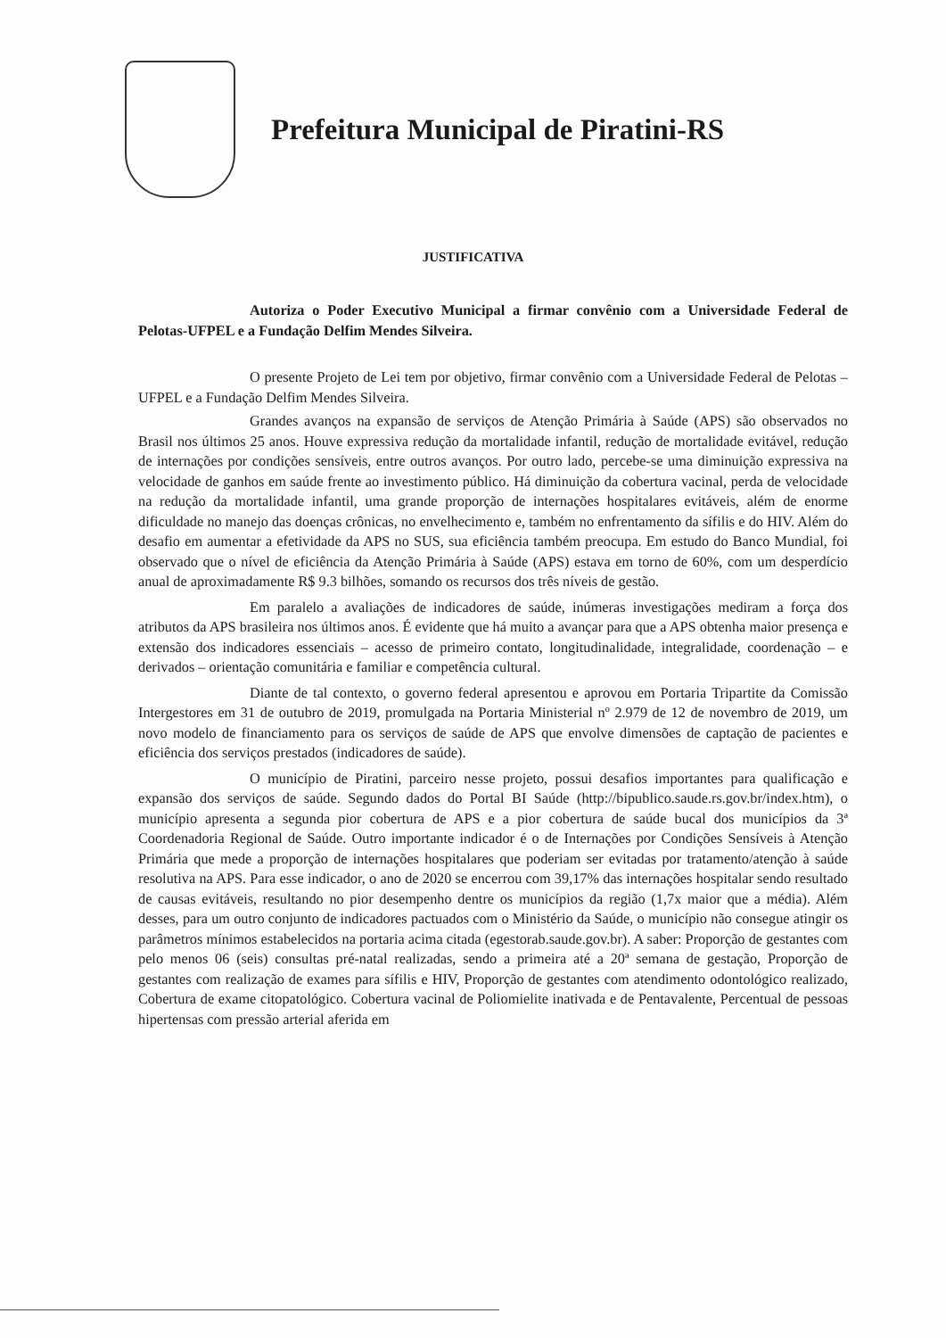Prefeitura Municipal de Piratini-RS
JUSTIFICATIVA
Autoriza o Poder Executivo Municipal a firmar convênio com a Universidade Federal de Pelotas-UFPEL e a Fundação Delfim Mendes Silveira.
O presente Projeto de Lei tem por objetivo, firmar convênio com a Universidade Federal de Pelotas – UFPEL e a Fundação Delfim Mendes Silveira.
Grandes avanços na expansão de serviços de Atenção Primária à Saúde (APS) são observados no Brasil nos últimos 25 anos. Houve expressiva redução da mortalidade infantil, redução de mortalidade evitável, redução de internações por condições sensíveis, entre outros avanços. Por outro lado, percebe-se uma diminuição expressiva na velocidade de ganhos em saúde frente ao investimento público. Há diminuição da cobertura vacinal, perda de velocidade na redução da mortalidade infantil, uma grande proporção de internações hospitalares evitáveis, além de enorme dificuldade no manejo das doenças crônicas, no envelhecimento e, também no enfrentamento da sífilis e do HIV. Além do desafio em aumentar a efetividade da APS no SUS, sua eficiência também preocupa. Em estudo do Banco Mundial, foi observado que o nível de eficiência da Atenção Primária à Saúde (APS) estava em torno de 60%, com um desperdício anual de aproximadamente R$ 9.3 bilhões, somando os recursos dos três níveis de gestão.
Em paralelo a avaliações de indicadores de saúde, inúmeras investigações mediram a força dos atributos da APS brasileira nos últimos anos. É evidente que há muito a avançar para que a APS obtenha maior presença e extensão dos indicadores essenciais – acesso de primeiro contato, longitudinalidade, integralidade, coordenação – e derivados – orientação comunitária e familiar e competência cultural.
Diante de tal contexto, o governo federal apresentou e aprovou em Portaria Tripartite da Comissão Intergestores em 31 de outubro de 2019, promulgada na Portaria Ministerial nº 2.979 de 12 de novembro de 2019, um novo modelo de financiamento para os serviços de saúde de APS que envolve dimensões de captação de pacientes e eficiência dos serviços prestados (indicadores de saúde).
O município de Piratini, parceiro nesse projeto, possui desafios importantes para qualificação e expansão dos serviços de saúde. Segundo dados do Portal BI Saúde (http://bipublico.saude.rs.gov.br/index.htm), o município apresenta a segunda pior cobertura de APS e a pior cobertura de saúde bucal dos municípios da 3ª Coordenadoria Regional de Saúde. Outro importante indicador é o de Internações por Condições Sensíveis à Atenção Primária que mede a proporção de internações hospitalares que poderiam ser evitadas por tratamento/atenção à saúde resolutiva na APS. Para esse indicador, o ano de 2020 se encerrou com 39,17% das internações hospitalar sendo resultado de causas evitáveis, resultando no pior desempenho dentre os municípios da região (1,7x maior que a média). Além desses, para um outro conjunto de indicadores pactuados com o Ministério da Saúde, o município não consegue atingir os parâmetros mínimos estabelecidos na portaria acima citada (egestorab.saude.gov.br). A saber: Proporção de gestantes com pelo menos 06 (seis) consultas pré-natal realizadas, sendo a primeira até a 20ª semana de gestação, Proporção de gestantes com realização de exames para sífilis e HIV, Proporção de gestantes com atendimento odontológico realizado, Cobertura de exame citopatológico. Cobertura vacinal de Poliomielite inativada e de Pentavalente, Percentual de pessoas hipertensas com pressão arterial aferida em